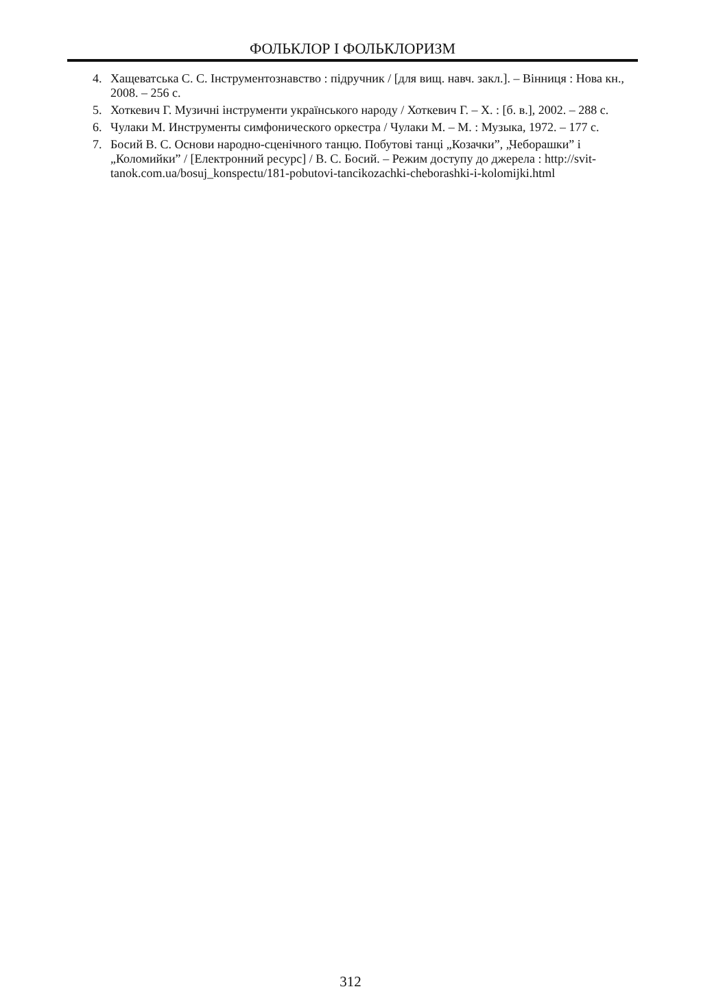ФОЛЬКЛОР І ФОЛЬКЛОРИЗМ
4. Хащеватська С. С. Інструментознавство : підручник / [для вищ. навч. закл.]. – Вінниця : Нова кн., 2008. – 256 с.
5. Хоткевич Г. Музичні інструменти українського народу / Хоткевич Г. – Х. : [б. в.], 2002. – 288 с.
6. Чулаки М. Инструменты симфонического оркестра / Чулаки М. – М. : Музыка, 1972. – 177 с.
7. Босий В. С. Основи народно-сценічного танцю. Побутові танці „Козачки”, „Чеборашки” і „Коломийки” / [Електронний ресурс] / В. С. Босий. – Режим доступу до джерела : http://svit-tanok.com.ua/bosuj_konspectu/181-pobutovi-tancikozachki-cheborashki-i-kolomijki.html
312